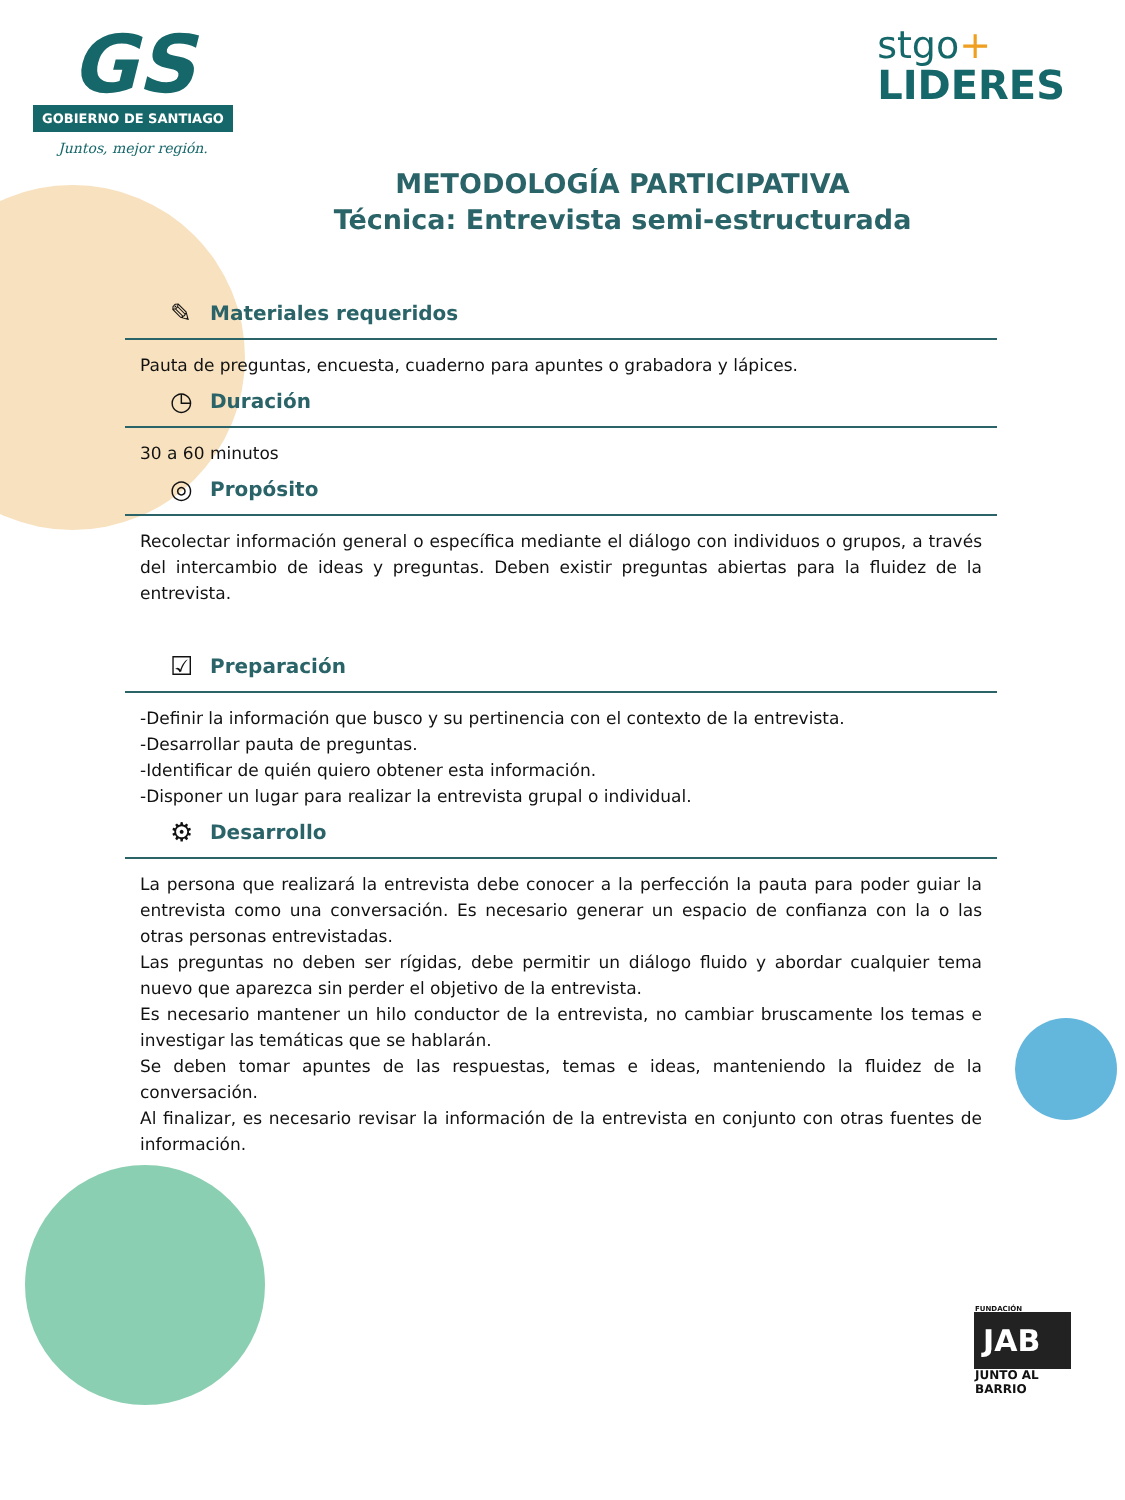GS
GOBIERNO DE SANTIAGO
Juntos, mejor región.
stgo+
LIDERES
METODOLOGÍA PARTICIPATIVA
Técnica: Entrevista semi-estructurada
✎ Materiales requeridos
Pauta de preguntas, encuesta, cuaderno para apuntes o grabadora y lápices.
◷ Duración
30 a 60 minutos
◎ Propósito
Recolectar información general o específica mediante el diálogo con individuos o grupos, a través del intercambio de ideas y preguntas. Deben existir preguntas abiertas para la fluidez de la entrevista.
☑ Preparación
-Definir la información que busco y su pertinencia con el contexto de la entrevista.
-Desarrollar pauta de preguntas.
-Identificar de quién quiero obtener esta información.
-Disponer un lugar para realizar la entrevista grupal o individual.
⚙ Desarrollo
La persona que realizará la entrevista debe conocer a la perfección la pauta para poder guiar la entrevista como una conversación. Es necesario generar un espacio de confianza con la o las otras personas entrevistadas.
Las preguntas no deben ser rígidas, debe permitir un diálogo fluido y abordar cualquier tema nuevo que aparezca sin perder el objetivo de la entrevista.
Es necesario mantener un hilo conductor de la entrevista, no cambiar bruscamente los temas e investigar las temáticas que se hablarán.
Se deben tomar apuntes de las respuestas, temas e ideas, manteniendo la fluidez de la conversación.
Al finalizar, es necesario revisar la información de la entrevista en conjunto con otras fuentes de información.
FUNDACIÓN
JAB
JUNTO AL BARRIO